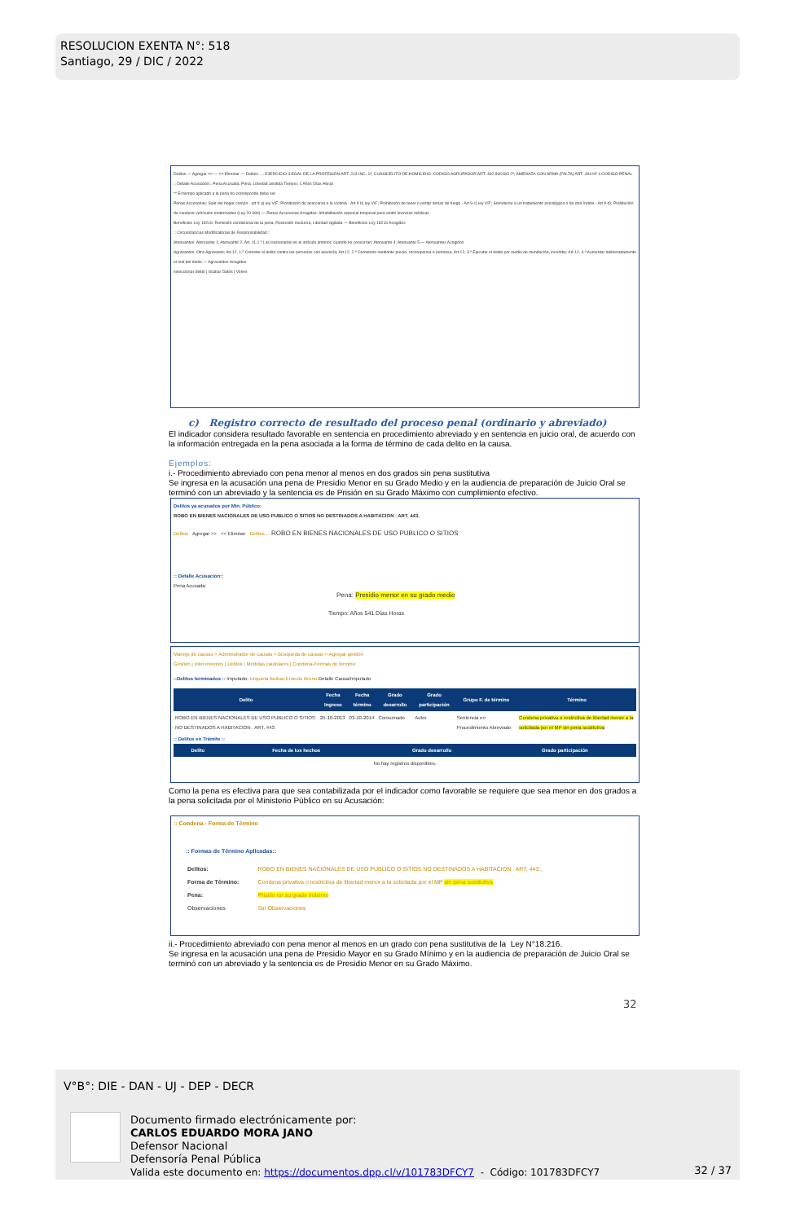RESOLUCION EXENTA N°: 518
Santiago, 29 / DIC / 2022
Delitos — Agregar >> — << Eliminar — Delitos ...: EJERCICIO ILEGAL DE LA PROFESIÓN ART. 213 INC. 1º; CUASIDELITO DE HOMICIDIO: CODIGO AGRUPADOR ART. 492 INCISO 2º; AMENAZA CON ARMA (FALTA) ART. 494 Nº 4 CODIGO PENAL
:: Detalle Acusación:: Pena Acusada: Pena: Libertad asistida Tiempo: 1 Años Días Horas
** El tiempo aplicado a la pena no corresponde debe ser
Penas Accesorias: Salir del hogar común - art 9 a) ley VIF; Prohibición de acercarse a la víctima - Art 9 b) ley VIF; Prohibición de tener o portar armas de fuego - Art 9 c) ley VIF; Someterse a un tratamiento psicológico o de otra índole - Art 9 d); Prohibición de conducir vehículos motorizados (Ley 20.084) — Penas Accesorias Acogidas: Inhabilitación especial temporal para emitir licencias médicas
Beneficios Ley 18216: Remisión condicional de la pena; Reclusión nocturna; Libertad vigilada — Beneficios Ley 18216 Acogidos
:: Circunstancias Modificatorias de Responsabilidad ::
Atenuantes: Atenuante 1; Atenuante 2; Art. 11,1.º Las expresadas en el artículo anterior, cuando no concurran; Atenuante 4; Atenuante 5 — Atenuantes Acogidos
Agravantes: Otra Agravante; Art.12, 1.º Cometer el delito contra las personas con alevosía; Art.12, 2.º Cometerlo mediante precio, recompensa o promesa; Art.12, 3.º Ejecutar el delito por medio de inundación, incendio; Art.12, 4.º Aumentar deliberadamente el mal del delito — Agravantes Acogidos
seleccionar delito | Grabar Datos | Volver
c) Registro correcto de resultado del proceso penal (ordinario y abreviado)
El indicador considera resultado favorable en sentencia en procedimiento abreviado y en sentencia en juicio oral, de acuerdo con la información entregada en la pena asociada a la forma de término de cada delito en la causa.
Ejemplos:
i.- Procedimiento abreviado con pena menor al menos en dos grados sin pena sustitutiva
Se ingresa en la acusación una pena de Presidio Menor en su Grado Medio y en la audiencia de preparación de Juicio Oral se terminó con un abreviado y la sentencia es de Prisión en su Grado Máximo con cumplimiento efectivo.
Delitos ya acusados por Min. Público:
ROBO EN BIENES NACIONALES DE USO PUBLICO O SITIOS NO DESTINADOS A HABITACION . ART. 443.
Delitos Agregar >> << Eliminar Delitos ... ROBO EN BIENES NACIONALES DE USO PUBLICO O SITIOS
:: Detalle Acusación::
Pena Acusada:
Pena: Presidio menor en su grado medio
Tiempo: Años 541 Días Horas
Manejo de causas > Administrador de causas > Búsqueda de causas > Agregar gestión
Gestión | Intervinientes | Delitos | Medidas cautelares | Condena-Formas de término
::Delitos terminados :: Imputado: Urquieta Bolivar,Ernesto Bruno Detalle Causa/Imputado
| Delito | Fecha Ingreso | Fecha término | Grado desarrollo | Grado participación | Grupo F. de término | Término |
| --- | --- | --- | --- | --- | --- | --- |
| ROBO EN BIENES NACIONALES DE USO PUBLICO O SITIOS NO DESTINADOS A HABITACION . ART. 443. | 25-10-2013 | 03-10-2014 | Consumado | Autor | Sentencia en Procedimiento Abreviado | Condena privativa o restrictiva de libertad menor a la solicitada por el MP sin pena sustitutiva |
:: Delitos en Trámite ::
| Delito | Fecha de los hechos | Grado desarrollo | Grado participación |
| --- | --- | --- | --- |
| No hay registros disponibles. | | | |
Como la pena es efectiva para que sea contabilizada por el indicador como favorable se requiere que sea menor en dos grados a la pena solicitada por el Ministerio Público en su Acusación:
:: Condena - Forma de Término
:: Formas de Término Aplicadas::
| Delitos: | ROBO EN BIENES NACIONALES DE USO PUBLICO O SITIOS NO DESTINADOS A HABITACION . ART. 443., |
| Forma de Término: | Condena privativa o restrictiva de libertad menor a la solicitada por el MP sin pena sustitutiva |
| Pena: | Prisión en su grado máximo |
| Observaciones | Sin Observaciones |
ii.- Procedimiento abreviado con pena menor al menos en un grado con pena sustitutiva de la Ley N°18.216.
Se ingresa en la acusación una pena de Presidio Mayor en su Grado Mínimo y en la audiencia de preparación de Juicio Oral se terminó con un abreviado y la sentencia es de Presidio Menor en su Grado Máximo.
32
V°B°: DIE - DAN - UJ - DEP - DECR
Documento firmado electrónicamente por:
CARLOS EDUARDO MORA JANO
Defensor Nacional
Defensoría Penal Pública
Valida este documento en: https://documentos.dpp.cl/v/101783DFCY7 - Código: 101783DFCY7
32 / 37